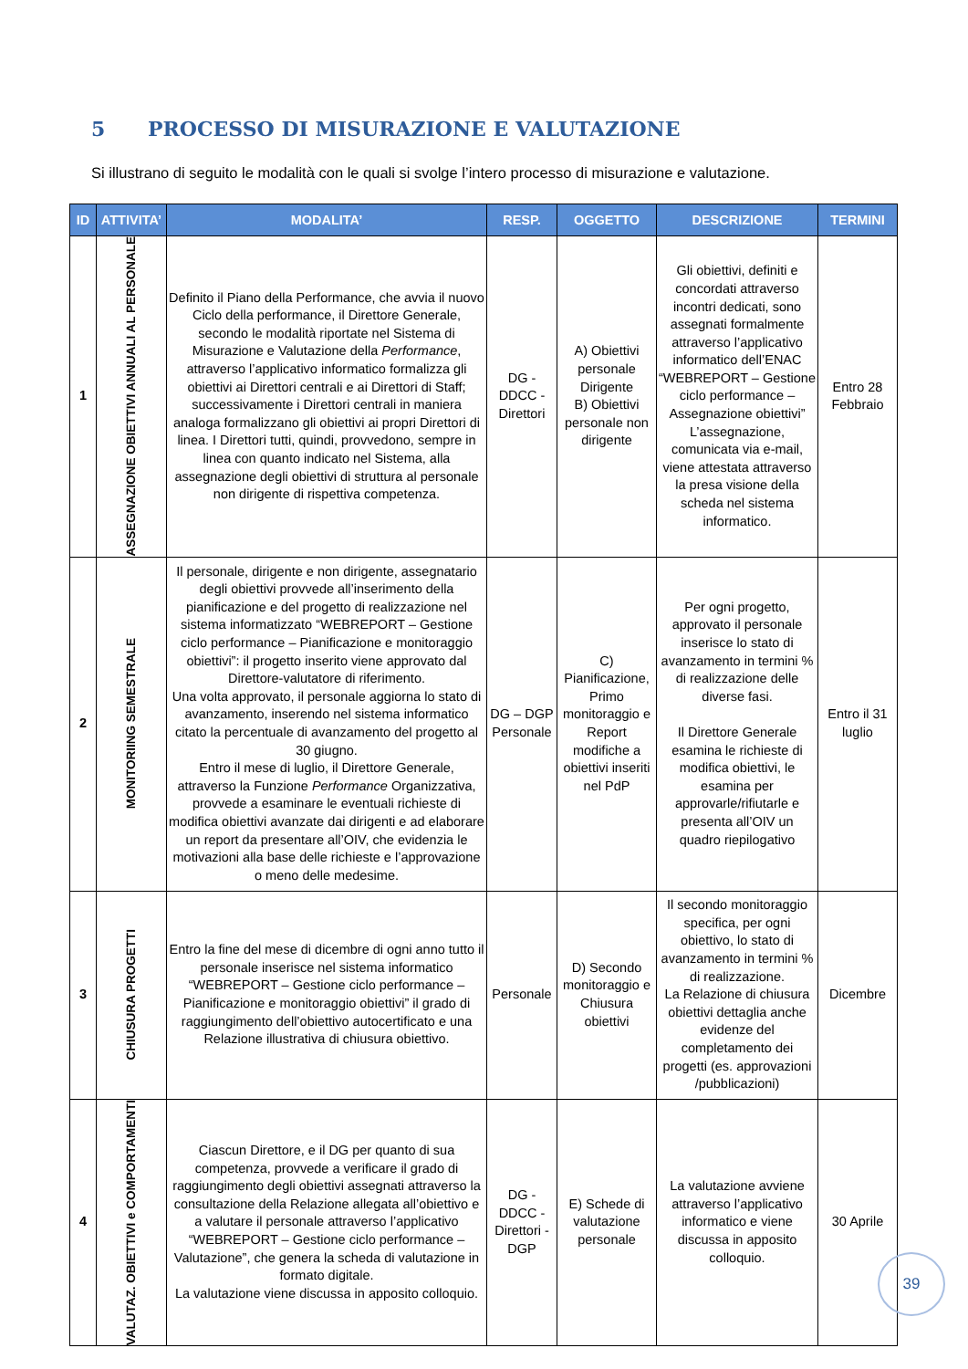5 PROCESSO DI MISURAZIONE E VALUTAZIONE
Si illustrano di seguito le modalità con le quali si svolge l’intero processo di misurazione e valutazione.
| ID | ATTIVITA’ | MODALITA’ | RESP. | OGGETTO | DESCRIZIONE | TERMINI |
| --- | --- | --- | --- | --- | --- | --- |
| 1 | ASSEGNAZIONE OBIETTIVI ANNUALI AL PERSONALE | Definito il Piano della Performance, che avvia il nuovo Ciclo della performance, il Direttore Generale, secondo le modalità riportate nel Sistema di Misurazione e Valutazione della Performance , attraverso l’applicativo informatico formalizza gli obiettivi ai Direttori centrali e ai Direttori di Staff; successivamente i Direttori centrali in maniera analoga formalizzano gli obiettivi ai propri Direttori di linea. I Direttori tutti, quindi, provvedono, sempre in linea con quanto indicato nel Sistema, alla assegnazione degli obiettivi di struttura al personale non dirigente di rispettiva competenza. | DG - DDCC - Direttori | A) Obiettivi personale Dirigente B) Obiettivi personale non dirigente | Gli obiettivi, definiti e concordati attraverso incontri dedicati, sono assegnati formalmente attraverso l’applicativo informatico dell’ENAC “WEBREPORT – Gestione ciclo performance – Assegnazione obiettivi” L’assegnazione, comunicata via e-mail, viene attestata attraverso la presa visione della scheda nel sistema informatico. | Entro 28 Febbraio |
| 2 | MONITORIING SEMESTRALE | Il personale, dirigente e non dirigente, assegnatario degli obiettivi provvede all’inserimento della pianificazione e del progetto di realizzazione nel sistema informatizzato “WEBREPORT – Gestione ciclo performance – Pianificazione e monitoraggio obiettivi”: il progetto inserito viene approvato dal Direttore-valutatore di riferimento. Una volta approvato, il personale aggiorna lo stato di avanzamento, inserendo nel sistema informatico citato la percentuale di avanzamento del progetto al 30 giugno. Entro il mese di luglio, il Direttore Generale, attraverso la Funzione Performance Organizzativa, provvede a esaminare le eventuali richieste di modifica obiettivi avanzate dai dirigenti e ad elaborare un report da presentare all’OIV, che evidenzia le motivazioni alla base delle richieste e l’approvazione o meno delle medesime. | DG – DGP Personale | C) Pianificazione, Primo monitoraggio e Report modifiche a obiettivi inseriti nel PdP | Per ogni progetto, approvato il personale inserisce lo stato di avanzamento in termini % di realizzazione delle diverse fasi. Il Direttore Generale esamina le richieste di modifica obiettivi, le esamina per approvarle/rifiutarle e presenta all’OIV un quadro riepilogativo | Entro il 31 luglio |
| 3 | CHIUSURA PROGETTI | Entro la fine del mese di dicembre di ogni anno tutto il personale inserisce nel sistema informatico “WEBREPORT – Gestione ciclo performance – Pianificazione e monitoraggio obiettivi” il grado di raggiungimento dell’obiettivo autocertificato e una Relazione illustrativa di chiusura obiettivo. | Personale | D) Secondo monitoraggio e Chiusura obiettivi | Il secondo monitoraggio specifica, per ogni obiettivo, lo stato di avanzamento in termini % di realizzazione. La Relazione di chiusura obiettivi dettaglia anche evidenze del completamento dei progetti (es. approvazioni /pubblicazioni) | Dicembre |
| 4 | VALUTAZ. OBIETTIVI e COMPORTAMENTI | Ciascun Direttore, e il DG per quanto di sua competenza, provvede a verificare il grado di raggiungimento degli obiettivi assegnati attraverso la consultazione della Relazione allegata all’obiettivo e a valutare il personale attraverso l’applicativo “WEBREPORT – Gestione ciclo performance – Valutazione”, che genera la scheda di valutazione in formato digitale. La valutazione viene discussa in apposito colloquio. | DG - DDCC - Direttori - DGP | E) Schede di valutazione personale | La valutazione avviene attraverso l’applicativo informatico e viene discussa in apposito colloquio. | 30 Aprile |
39